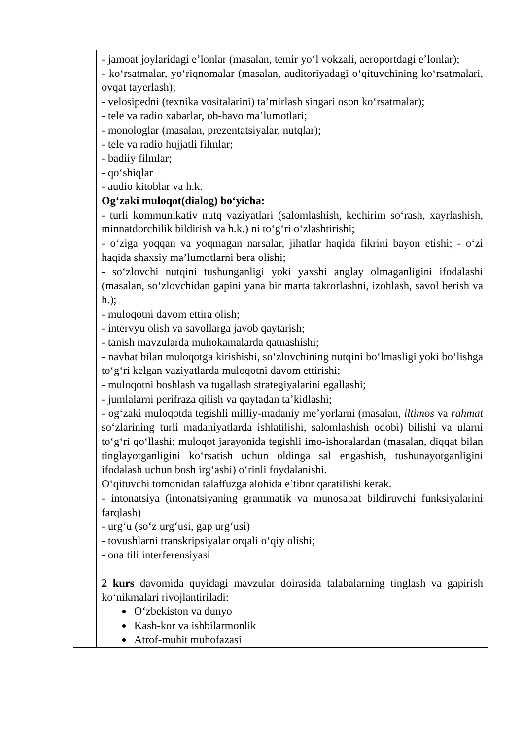| | - jamoat joylaridagi e’lonlar (masalan, temir yo‘l vokzali, aeroportdagi e’lonlar); - ko‘rsatmalar, yo‘riqnomalar (masalan, auditoriyadagi o‘qituvchining ko‘rsatmalari, ovqat tayerlash); - velosipedni (texnika vositalarini) ta’mirlash singari oson ko‘rsatmalar); - tele va radio xabarlar, ob-havo ma’lumotlari; - monologlar (masalan, prezentatsiyalar, nutqlar); - tele va radio hujjatli filmlar; - badiiy filmlar; - qo‘shiqlar - audio kitoblar va h.k. Og‘zaki muloqot(dialog) bo‘yicha: - turli kommunikativ nutq vaziyatlari (salomlashish, kechirim so‘rash, xayrlashish, minnatdorchilik bildirish va h.k.) ni to‘g‘ri o‘zlashtirishi; - o‘ziga yoqqan va yoqmagan narsalar, jihatlar haqida fikrini bayon etishi; - o‘zi haqida shaxsiy ma’lumotlarni bera olishi; - so‘zlovchi nutqini tushunganligi yoki yaxshi anglay olmaganligini ifodalashi (masalan, so‘zlovchidan gapini yana bir marta takrorlashni, izohlash, savol berish va h.); - muloqotni davom ettira olish; - intervyu olish va savollarga javob qaytarish; - tanish mavzularda muhokamalarda qatnashishi; - navbat bilan muloqotga kirishishi, so‘zlovchining nutqini bo‘lmasligi yoki bo‘lishga to‘g‘ri kelgan vaziyatlarda muloqotni davom ettirishi; - muloqotni boshlash va tugallash strategiyalarini egallashi; - jumlalarni perifraza qilish va qaytadan ta’kidlashi; - og‘zaki muloqotda tegishli milliy-madaniy me’yorlarni (masalan, iltimos va rahmat so‘zlarining turli madaniyatlarda ishlatilishi, salomlashish odobi) bilishi va ularni to‘g‘ri qo‘llashi; muloqot jarayonida tegishli imo-ishoralardan (masalan, diqqat bilan tinglayotganligini ko‘rsatish uchun oldinga sal engashish, tushunayotganligini ifodalash uchun bosh irg‘ashi) o‘rinli foydalanishi. O‘qituvchi tomonidan talaffuzga alohida e’tibor qaratilishi kerak. - intonatsiya (intonatsiyaning grammatik va munosabat bildiruvchi funksiyalarini farqlash) - urg‘u (so‘z urg‘usi, gap urg‘usi) - tovushlarni transkripsiyalar orqali o‘qiy olishi; - ona tili interferensiyasi 2 kurs davomida quyidagi mavzular doirasida talabalarning tinglash va gapirish ko‘nikmalari rivojlantiriladi: O‘zbekiston va dunyo Kasb-kor va ishbilarmonlik Atrof-muhit muhofazasi |